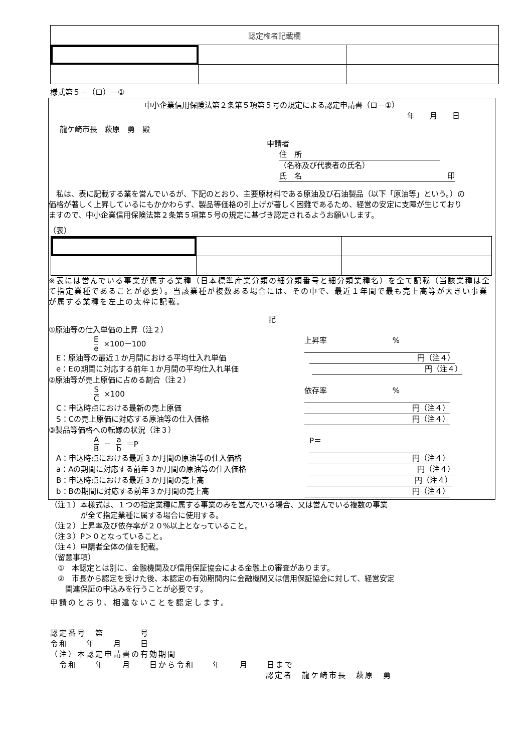| 認定権者記載欄 | | |
様式第５－（ロ）－①
中小企業信用保険法第２条第５項第５号の規定による認定申請書（ロ－①）
年　　月　　日
龍ケ崎市長　萩原　勇　殿
申請者
住　所
（名称及び代表者の氏名）
氏　名 印
　私は、表に記載する業を営んでいるが、下記のとおり、主要原材料である原油及び石油製品（以下「原油等」という。）の価格が著しく上昇しているにもかかわらず、製品等価格の引上げが著しく困難であるため、経営の安定に支障が生じておりますので、中小企業信用保険法第２条第５項第５号の規定に基づき認定されるようお願いします。
（表）
※表には営んでいる事業が属する業種（日本標準産業分類の細分類番号と細分類業種名）を全て記載（当該業種は全て指定業種であることが必要）。当該業種が複数ある場合には、その中で、最近１年間で最も売上高等が大きい事業が属する業種を左上の太枠に記載。
記
①原油等の仕入単価の上昇（注２）
Ee ×100－100 上昇率%
　E：原油等の最近１か月間における平均仕入れ単価 円（注４）
　e：Eの期間に対応する前年１か月間の平均仕入れ単価 円（注４）
②原油等が売上原価に占める割合（注２）
S C ×100 依存率%
　C：申込時点における最新の売上原価 円（注４）
　S：Cの売上原価に対応する原油等の仕入価格 円（注４）
③製品等価格への転嫁の状況（注３）
A B － a b ＝P P＝
　A：申込時点における最近３か月間の原油等の仕入価格 円（注４）
　a：Aの期間に対応する前年３か月間の原油等の仕入価格 円（注４）
　B：申込時点における最近３か月間の売上高 円（注４）
　b：Bの期間に対応する前年３か月間の売上高 円（注４）
（注１）本様式は、１つの指定業種に属する事業のみを営んでいる場合、又は営んでいる複数の事業
　　　　が全て指定業種に属する場合に使用する。
（注２）上昇率及び依存率が２０%以上となっていること。
（注３）P＞０となっていること。
（注４）申請者全体の値を記載。
（留意事項）
　①　本認定とは別に、金融機関及び信用保証協会による金融上の審査があります。
　②　市長から認定を受けた後、本認定の有効期間内に金融機関又は信用保証協会に対して、経営安定
　　関連保証の申込みを行うことが必要です。
申請のとおり、相違ないことを認定します。
認定番号　第　　　　号
令和　　年　　月　　日
（注）本認定申請書の有効期間
　令和　　年　　月　　日から令和　　年　　月　　日まで
認定者　龍ケ崎市長　萩原　勇